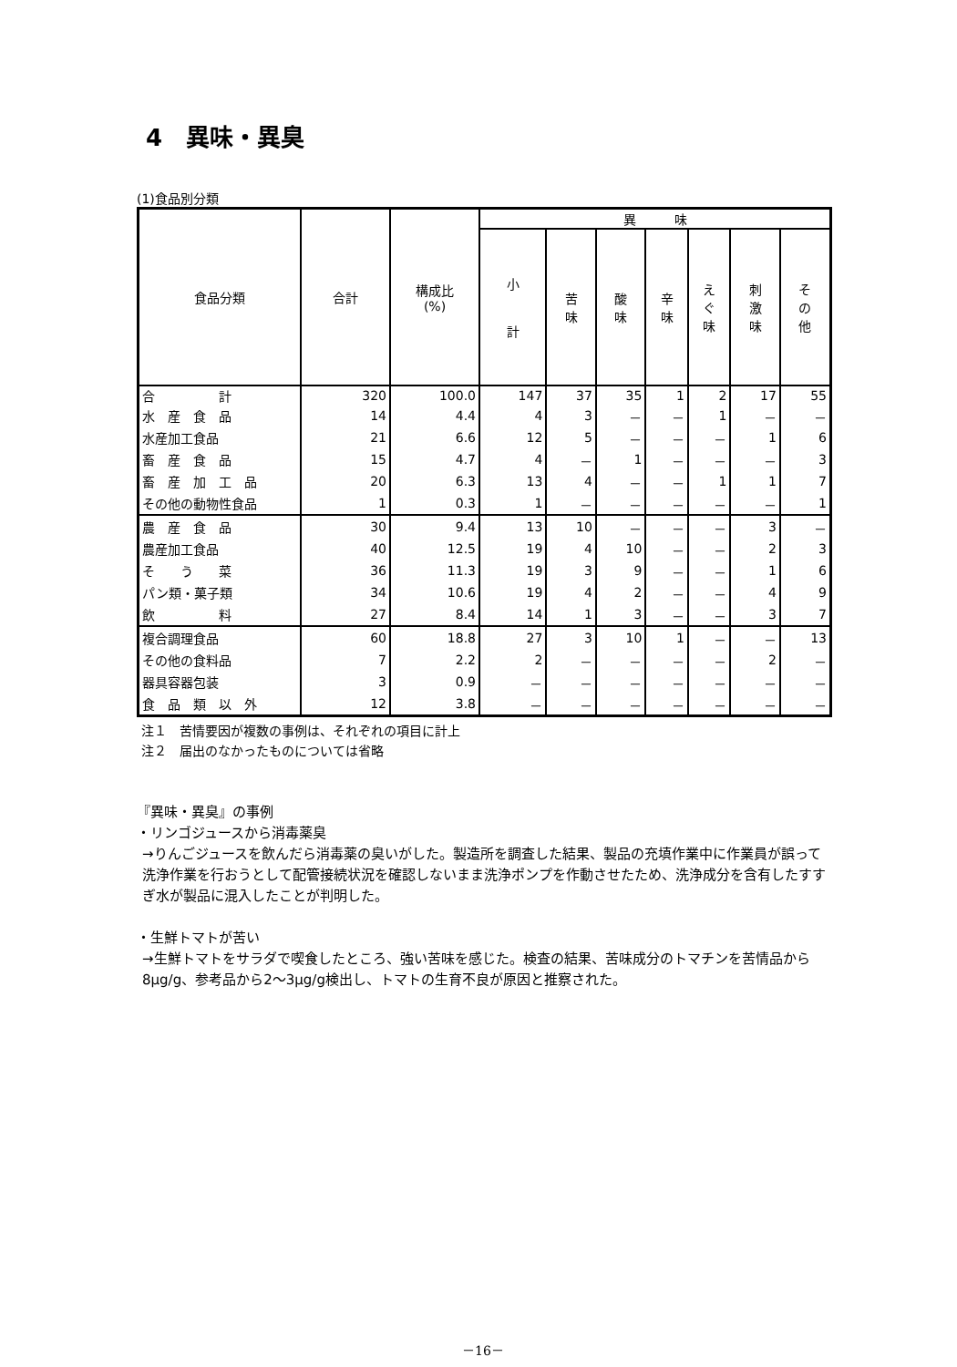4　異味・異臭
(1)食品別分類
| 食品分類 | 合計 | 構成比 (%) | 異 味 | | | | | | |
| --- | --- | --- | --- | --- | --- | --- | --- | --- | --- |
| | | | 小 計 | 苦 味 | 酸 味 | 辛 味 | え ぐ 味 | 刺 激 味 | そ の 他 |
| 合 計 | 320 | 100.0 | 147 | 37 | 35 | 1 | 2 | 17 | 55 |
| 水 産 食 品 | 14 | 4.4 | 4 | 3 | － | － | 1 | － | － |
| 水産加工食品 | 21 | 6.6 | 12 | 5 | － | － | － | 1 | 6 |
| 畜 産 食 品 | 15 | 4.7 | 4 | － | 1 | － | － | － | 3 |
| 畜 産 加 工 品 | 20 | 6.3 | 13 | 4 | － | － | 1 | 1 | 7 |
| その他の動物性食品 | 1 | 0.3 | 1 | － | － | － | － | － | 1 |
| 農 産 食 品 | 30 | 9.4 | 13 | 10 | － | － | － | 3 | － |
| 農産加工食品 | 40 | 12.5 | 19 | 4 | 10 | － | － | 2 | 3 |
| そ う 菜 | 36 | 11.3 | 19 | 3 | 9 | － | － | 1 | 6 |
| パン類・菓子類 | 34 | 10.6 | 19 | 4 | 2 | － | － | 4 | 9 |
| 飲 料 | 27 | 8.4 | 14 | 1 | 3 | － | － | 3 | 7 |
| 複合調理食品 | 60 | 18.8 | 27 | 3 | 10 | 1 | － | － | 13 |
| その他の食料品 | 7 | 2.2 | 2 | － | － | － | － | 2 | － |
| 器具容器包装 | 3 | 0.9 | － | － | － | － | － | － | － |
| 食 品 類 以 外 | 12 | 3.8 | － | － | － | － | － | － | － |
注１　苦情要因が複数の事例は、それぞれの項目に計上
注２　届出のなかったものについては省略
『異味・異臭』の事例
・リンゴジュースから消毒薬臭
→りんごジュースを飲んだら消毒薬の臭いがした。製造所を調査した結果、製品の充填作業中に作業員が誤って洗浄作業を行おうとして配管接続状況を確認しないまま洗浄ポンプを作動させたため、洗浄成分を含有したすすぎ水が製品に混入したことが判明した。
・生鮮トマトが苦い
→生鮮トマトをサラダで喫食したところ、強い苦味を感じた。検査の結果、苦味成分のトマチンを苦情品から8μg/g、参考品から2～3μg/g検出し、トマトの生育不良が原因と推察された。
－16－